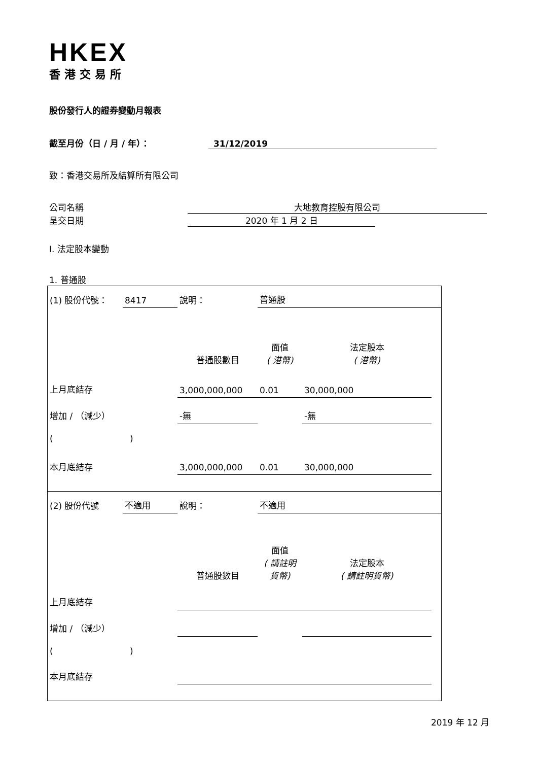HKEX
香港交易所
股份發行人的證券變動月報表
截至月份（日 / 月 / 年）： 31/12/2019
致：香港交易所及結算所有限公司
公司名稱 大地教育控股有限公司
呈交日期 2020 年 1 月 2 日
I. 法定股本變動
1. 普通股
| (1) 股份代號： | 8417 | 說明： | | 普通股 | | |
| | | | 普通股數目 | 面值 ( 港幣) | 法定股本 ( 港幣) | |
| 上月底結存 | | | 3,000,000,000 | 0.01 | 30,000,000 | |
| 增加 / （減少） | | | -無 | | -無 | |
| ( ) | | | | | | |
| 本月底結存 | | | 3,000,000,000 | 0.01 | 30,000,000 | |
| (2) 股份代號 | 不適用 | 說明： | | 不適用 | | |
| | | | 普通股數目 | 面值 ( 請註明貨幣) | 法定股本 ( 請註明貨幣) | |
| 上月底結存 | | | | | | |
| 增加 / （減少） | | | | | | |
| ( ) | | | | | | |
| 本月底結存 | | | | | | |
2019 年 12 月